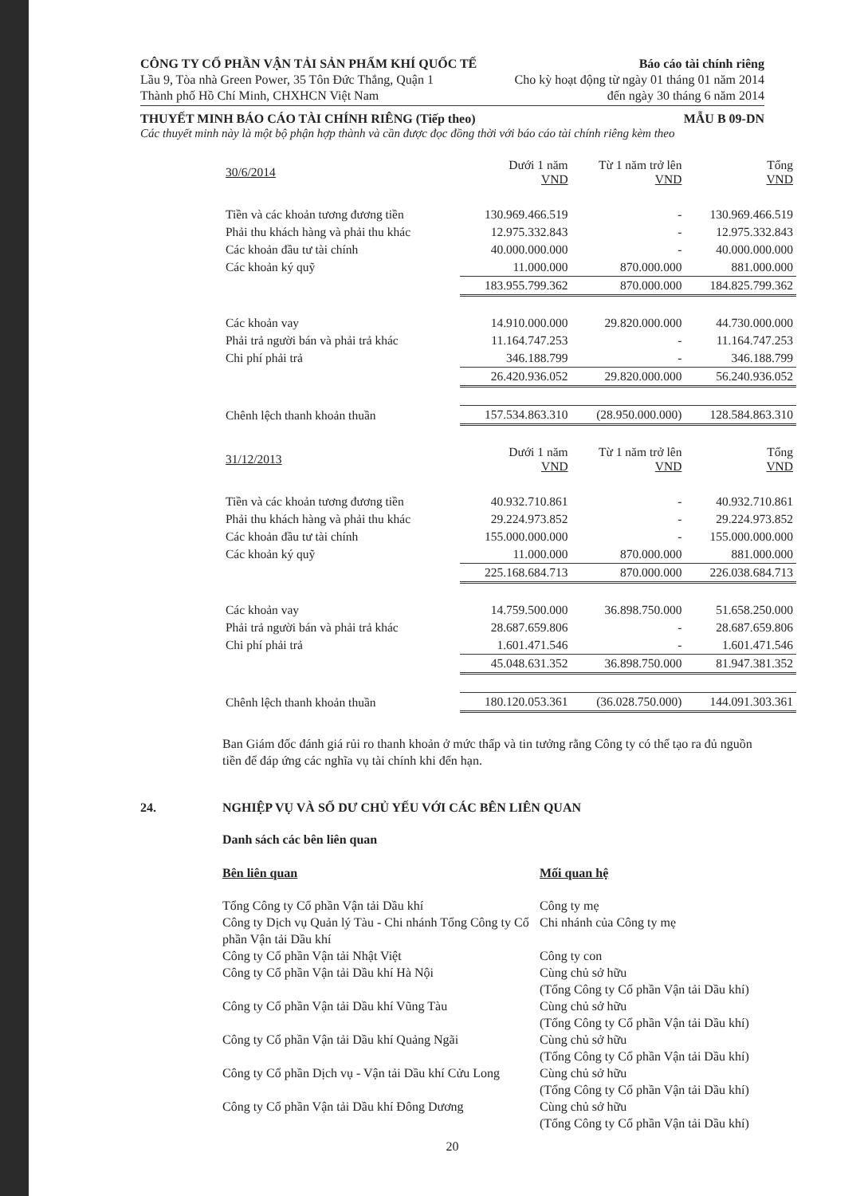CÔNG TY CỔ PHẦN VẬN TẢI SẢN PHẨM KHÍ QUỐC TẾ Báo cáo tài chính riêng
Lầu 9, Tòa nhà Green Power, 35 Tôn Đức Thắng, Quận 1 Cho kỳ hoạt động từ ngày 01 tháng 01 năm 2014
Thành phố Hồ Chí Minh, CHXHCN Việt Nam đến ngày 30 tháng 6 năm 2014
THUYẾT MINH BÁO CÁO TÀI CHÍNH RIÊNG (Tiếp theo) MẪU B 09-DN
Các thuyết minh này là một bộ phận hợp thành và cần được đọc đồng thời với báo cáo tài chính riêng kèm theo
| 30/6/2014 | Dưới 1 năm VND | Từ 1 năm trở lên VND | Tổng VND |
| --- | --- | --- | --- |
| Tiền và các khoản tương đương tiền | 130.969.466.519 | - | 130.969.466.519 |
| Phải thu khách hàng và phải thu khác | 12.975.332.843 | - | 12.975.332.843 |
| Các khoản đầu tư tài chính | 40.000.000.000 | - | 40.000.000.000 |
| Các khoản ký quỹ | 11.000.000 | 870.000.000 | 881.000.000 |
| | 183.955.799.362 | 870.000.000 | 184.825.799.362 |
| Các khoản vay | 14.910.000.000 | 29.820.000.000 | 44.730.000.000 |
| Phải trả người bán và phải trả khác | 11.164.747.253 | - | 11.164.747.253 |
| Chi phí phải trả | 346.188.799 | - | 346.188.799 |
| | 26.420.936.052 | 29.820.000.000 | 56.240.936.052 |
| Chênh lệch thanh khoản thuần | 157.534.863.310 | (28.950.000.000) | 128.584.863.310 |
| 31/12/2013 | Dưới 1 năm VND | Từ 1 năm trở lên VND | Tổng VND |
| Tiền và các khoản tương đương tiền | 40.932.710.861 | - | 40.932.710.861 |
| Phải thu khách hàng và phải thu khác | 29.224.973.852 | - | 29.224.973.852 |
| Các khoản đầu tư tài chính | 155.000.000.000 | - | 155.000.000.000 |
| Các khoản ký quỹ | 11.000.000 | 870.000.000 | 881.000.000 |
| | 225.168.684.713 | 870.000.000 | 226.038.684.713 |
| Các khoản vay | 14.759.500.000 | 36.898.750.000 | 51.658.250.000 |
| Phải trả người bán và phải trả khác | 28.687.659.806 | - | 28.687.659.806 |
| Chi phí phải trả | 1.601.471.546 | - | 1.601.471.546 |
| | 45.048.631.352 | 36.898.750.000 | 81.947.381.352 |
| Chênh lệch thanh khoản thuần | 180.120.053.361 | (36.028.750.000) | 144.091.303.361 |
Ban Giám đốc đánh giá rủi ro thanh khoản ở mức thấp và tin tưởng rằng Công ty có thể tạo ra đủ nguồn tiền để đáp ứng các nghĩa vụ tài chính khi đến hạn.
24. NGHIỆP VỤ VÀ SỐ DƯ CHỦ YẾU VỚI CÁC BÊN LIÊN QUAN
Danh sách các bên liên quan
Bên liên quan Mối quan hệ
Tổng Công ty Cổ phần Vận tải Dầu khí Công ty mẹ
Công ty Dịch vụ Quản lý Tàu - Chi nhánh Tổng Công ty Cổ phần Vận tải Dầu khí
Chi nhánh của Công ty mẹ
Công ty Cổ phần Vận tải Nhật Việt Công ty con
Công ty Cổ phần Vận tải Dầu khí Hà Nội Cùng chủ sở hữu
(Tổng Công ty Cổ phần Vận tải Dầu khí)
Công ty Cổ phần Vận tải Dầu khí Vũng Tàu Cùng chủ sở hữu
(Tổng Công ty Cổ phần Vận tải Dầu khí)
Công ty Cổ phần Vận tải Dầu khí Quảng Ngãi
Cùng chủ sở hữu
(Tổng Công ty Cổ phần Vận tải Dầu khí)
Công ty Cổ phần Dịch vụ - Vận tải Dầu khí Cửu Long
Cùng chủ sở hữu
(Tổng Công ty Cổ phần Vận tải Dầu khí)
Công ty Cổ phần Vận tải Dầu khí Đông Dương
Cùng chủ sở hữu
(Tổng Công ty Cổ phần Vận tải Dầu khí)
20